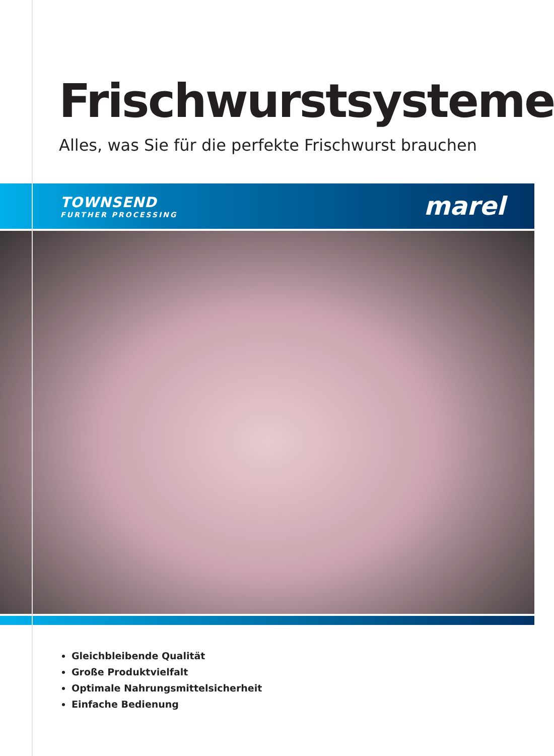Frischwurstsysteme
Alles, was Sie für die perfekte Frischwurst brauchen
TOWNSEND
FURTHER PROCESSING
marel
Gleichbleibende Qualität
Große Produktvielfalt
Optimale Nahrungsmittelsicherheit
Einfache Bedienung